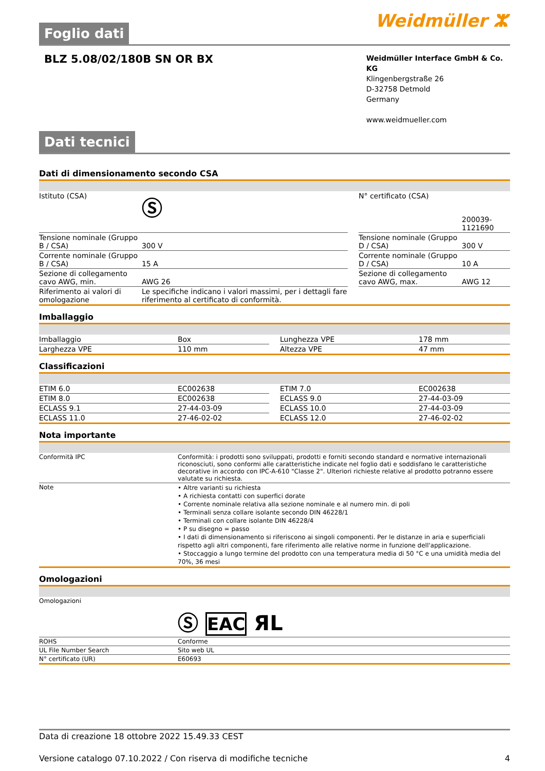Foglio dati
Weidmüller ⵣ
BLZ 5.08/02/180B SN OR BX
Weidmüller Interface GmbH & Co. KG
Klingenbergstraße 26
D-32758 Detmold
Germany
www.weidmueller.com
Dati tecnici
Dati di dimensionamento secondo CSA
| Istituto (CSA) | Ⓢ | | N° certificato (CSA) | 200039-1121690 |
| Tensione nominale (Gruppo B / CSA) | 300 V | | Tensione nominale (Gruppo D / CSA) | 300 V |
| Corrente nominale (Gruppo B / CSA) | 15 A | | Corrente nominale (Gruppo D / CSA) | 10 A |
| Sezione di collegamento cavo AWG, min. | AWG 26 | | Sezione di collegamento cavo AWG, max. | AWG 12 |
| Riferimento ai valori di omologazione | Le specifiche indicano i valori massimi, per i dettagli fare riferimento al certificato di conformità. | | | |
Imballaggio
| Imballaggio | Box | | Lunghezza VPE | 178 mm |
| Larghezza VPE | 110 mm | | Altezza VPE | 47 mm |
Classificazioni
| ETIM 6.0 | EC002638 | | ETIM 7.0 | EC002638 |
| ETIM 8.0 | EC002638 | | ECLASS 9.0 | 27-44-03-09 |
| ECLASS 9.1 | 27-44-03-09 | | ECLASS 10.0 | 27-44-03-09 |
| ECLASS 11.0 | 27-46-02-02 | | ECLASS 12.0 | 27-46-02-02 |
Nota importante
| Conformità IPC | Conformità: i prodotti sono sviluppati, prodotti e forniti secondo standard e normative internazionali riconosciuti, sono conformi alle caratteristiche indicate nel foglio dati e soddisfano le caratteristiche decorative in accordo con IPC-A-610 "Classe 2". Ulteriori richieste relative al prodotto potranno essere valutate su richiesta. |
| Note | • Altre varianti su richiesta • A richiesta contatti con superfici dorate • Corrente nominale relativa alla sezione nominale e al numero min. di poli • Terminali senza collare isolante secondo DIN 46228/1 • Terminali con collare isolante DIN 46228/4 • P su disegno = passo • I dati di dimensionamento si riferiscono ai singoli componenti. Per le distanze in aria e superficiali rispetto agli altri componenti, fare riferimento alle relative norme in funzione dell'applicazione. • Stoccaggio a lungo termine del prodotto con una temperatura media di 50 °C e una umidità media del 70%, 36 mesi |
Omologazioni
| Omologazioni | Ⓢ EAC ЯL |
| ROHS | Conforme |
| UL File Number Search | Sito web UL |
| N° certificato (UR) | E60693 |
Data di creazione 18 ottobre 2022 15.49.33 CEST
Versione catalogo 07.10.2022 / Con riserva di modifiche tecniche 4